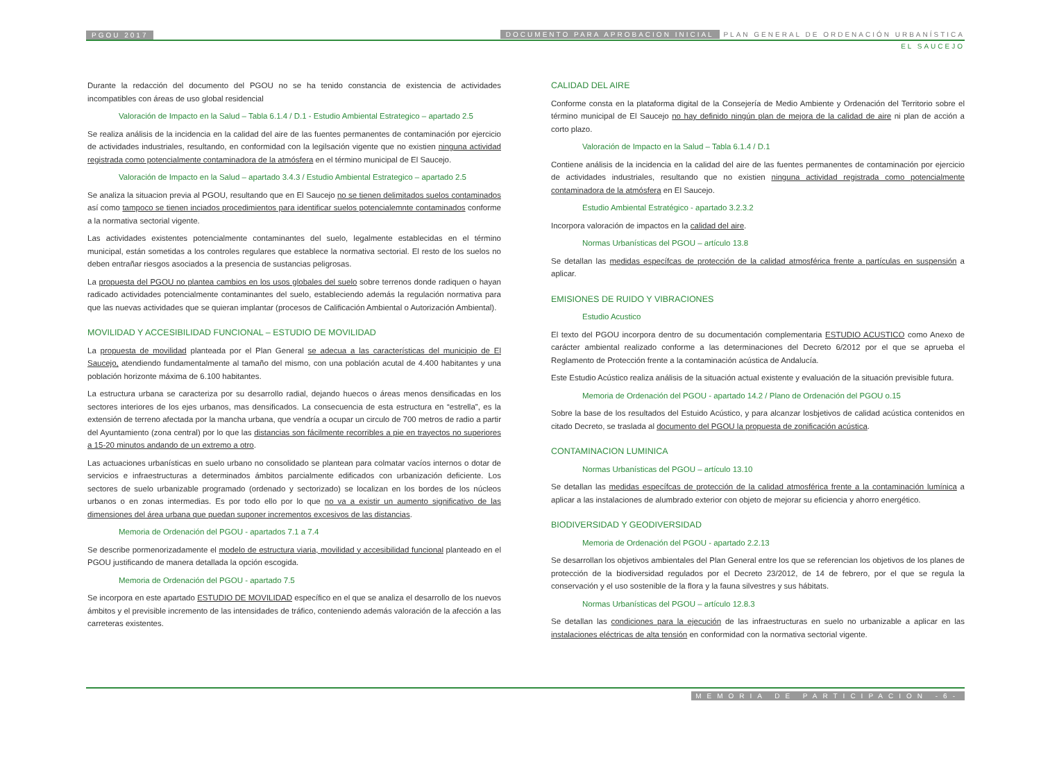PGOU 2017 DOCUMENTO PARA APROBACION INICIAL PLAN GENERAL DE ORDENACIÓN URBANÍSTICA
EL SAUCEJO
Durante la redacción del documento del PGOU no se ha tenido constancia de existencia de actividades incompatibles con áreas de uso global residencial
Valoración de Impacto en la Salud – Tabla 6.1.4 / D.1 - Estudio Ambiental Estrategico – apartado 2.5
Se realiza análisis de la incidencia en la calidad del aire de las fuentes permanentes de contaminación por ejercicio de actividades industriales, resultando, en conformidad con la legilsación vigente que no existien ninguna actividad registrada como potencialmente contaminadora de la atmósfera en el término municipal de El Saucejo.
Valoración de Impacto en la Salud – apartado 3.4.3 / Estudio Ambiental Estrategico – apartado 2.5
Se analiza la situacion previa al PGOU, resultando que en El Saucejo no se tienen delimitados suelos contaminados así como tampoco se tienen inciados procedimientos para identificar suelos potencialemnte contaminados conforme a la normativa sectorial vigente.
Las actividades existentes potencialmente contaminantes del suelo, legalmente establecidas en el término municipal, están sometidas a los controles regulares que establece la normativa sectorial. El resto de los suelos no deben entrañar riesgos asociados a la presencia de sustancias peligrosas.
La propuesta del PGOU no plantea cambios en los usos globales del suelo sobre terrenos donde radiquen o hayan radicado actividades potencialmente contaminantes del suelo, estableciendo además la regulación normativa para que las nuevas actividades que se quieran implantar (procesos de Calificación Ambiental o Autorización Ambiental).
MOVILIDAD Y ACCESIBILIDAD FUNCIONAL – ESTUDIO DE MOVILIDAD
La propuesta de movilidad planteada por el Plan General se adecua a las características del municipio de El Saucejo, atendiendo fundamentalmente al tamaño del mismo, con una población acutal de 4.400 habitantes y una población horizonte máxima de 6.100 habitantes.
La estructura urbana se caracteriza por su desarrollo radial, dejando huecos o áreas menos densificadas en los sectores interiores de los ejes urbanos, mas densificados. La consecuencia de esta estructura en “estrella”, es la extensión de terreno afectada por la mancha urbana, que vendría a ocupar un circulo de 700 metros de radio a partir del Ayuntamiento (zona central) por lo que las distancias son fácilmente recorribles a pie en trayectos no superiores a 15-20 minutos andando de un extremo a otro.
Las actuaciones urbanísticas en suelo urbano no consolidado se plantean para colmatar vacíos internos o dotar de servicios e infraestructuras a determinados ámbitos parcialmente edificados con urbanización deficiente. Los sectores de suelo urbanizable programado (ordenado y sectorizado) se localizan en los bordes de los núcleos urbanos o en zonas intermedias. Es por todo ello por lo que no va a existir un aumento significativo de las dimensiones del área urbana que puedan suponer incrementos excesivos de las distancias.
Memoria de Ordenación del PGOU - apartados 7.1 a 7.4
Se describe pormenorizadamente el modelo de estructura viaria, movilidad y accesibilidad funcional planteado en el PGOU justificando de manera detallada la opción escogida.
Memoria de Ordenación del PGOU - apartado 7.5
Se incorpora en este apartado ESTUDIO DE MOVILIDAD específico en el que se analiza el desarrollo de los nuevos ámbitos y el previsible incremento de las intensidades de tráfico, conteniendo además valoración de la afección a las carreteras existentes.
CALIDAD DEL AIRE
Conforme consta en la plataforma digital de la Consejería de Medio Ambiente y Ordenación del Territorio sobre el término municipal de El Saucejo no hay definido ningún plan de mejora de la calidad de aire ni plan de acción a corto plazo.
Valoración de Impacto en la Salud – Tabla 6.1.4 / D.1
Contiene análisis de la incidencia en la calidad del aire de las fuentes permanentes de contaminación por ejercicio de actividades industriales, resultando que no existien ninguna actividad registrada como potencialmente contaminadora de la atmósfera en El Saucejo.
Estudio Ambiental Estratégico - apartado 3.2.3.2
Incorpora valoración de impactos en la calidad del aire.
Normas Urbanísticas del PGOU – artículo 13.8
Se detallan las medidas específcas de protección de la calidad atmosférica frente a partículas en suspensión a aplicar.
EMISIONES DE RUIDO Y VIBRACIONES
Estudio Acustico
El texto del PGOU incorpora dentro de su documentación complementaria ESTUDIO ACUSTICO como Anexo de carácter ambiental realizado conforme a las determinaciones del Decreto 6/2012 por el que se aprueba el Reglamento de Protección frente a la contaminación acústica de Andalucía.
Este Estudio Acústico realiza análisis de la situación actual existente y evaluación de la situación previsible futura.
Memoria de Ordenación del PGOU - apartado 14.2 / Plano de Ordenación del PGOU o.15
Sobre la base de los resultados del Estuido Acústico, y para alcanzar losbjetivos de calidad acústica contenidos en citado Decreto, se traslada al documento del PGOU la propuesta de zonificación acústica.
CONTAMINACION LUMINICA
Normas Urbanísticas del PGOU – artículo 13.10
Se detallan las medidas específcas de protección de la calidad atmosférica frente a la contaminación lumínica a aplicar a las instalaciones de alumbrado exterior con objeto de mejorar su eficiencia y ahorro energético.
BIODIVERSIDAD Y GEODIVERSIDAD
Memoria de Ordenación del PGOU - apartado 2.2.13
Se desarrollan los objetivos ambientales del Plan General entre los que se referencian los objetivos de los planes de protección de la biodiversidad regulados por el Decreto 23/2012, de 14 de febrero, por el que se regula la conservación y el uso sostenible de la flora y la fauna silvestres y sus hábitats.
Normas Urbanísticas del PGOU – artículo 12.8.3
Se detallan las condiciones para la ejecución de las infraestructuras en suelo no urbanizable a aplicar en las instalaciones eléctricas de alta tensión en conformidad con la normativa sectorial vigente.
MEMORIA DE PARTICIPACION -6-